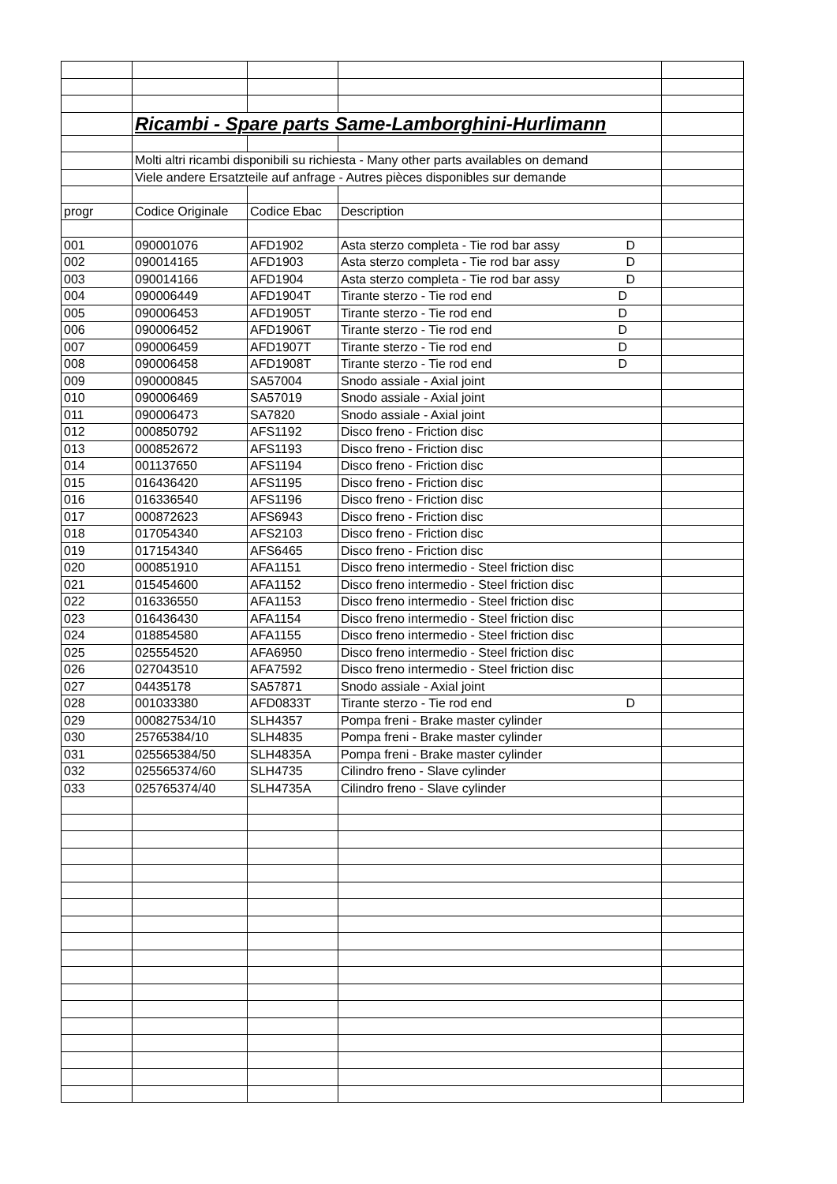| | Ricambi - Spare parts Same-Lamborghini-Hurlimann | | | |
| | Molti altri ricambi disponibili su richiesta - Many other parts availables on demand | | | |
| | Viele andere Ersatzteile auf anfrage - Autres pièces disponibles sur demande | | | |
| progr | Codice Originale | Codice Ebac | Description | |
| 001 | 090001076 | AFD1902 | Asta sterzo completa - Tie rod bar assy D | |
| 002 | 090014165 | AFD1903 | Asta sterzo completa - Tie rod bar assy D | |
| 003 | 090014166 | AFD1904 | Asta sterzo completa - Tie rod bar assy D | |
| 004 | 090006449 | AFD1904T | Tirante sterzo - Tie rod end D | |
| 005 | 090006453 | AFD1905T | Tirante sterzo - Tie rod end D | |
| 006 | 090006452 | AFD1906T | Tirante sterzo - Tie rod end D | |
| 007 | 090006459 | AFD1907T | Tirante sterzo - Tie rod end D | |
| 008 | 090006458 | AFD1908T | Tirante sterzo - Tie rod end D | |
| 009 | 090000845 | SA57004 | Snodo assiale - Axial joint | |
| 010 | 090006469 | SA57019 | Snodo assiale - Axial joint | |
| 011 | 090006473 | SA7820 | Snodo assiale - Axial joint | |
| 012 | 000850792 | AFS1192 | Disco freno - Friction disc | |
| 013 | 000852672 | AFS1193 | Disco freno - Friction disc | |
| 014 | 001137650 | AFS1194 | Disco freno - Friction disc | |
| 015 | 016436420 | AFS1195 | Disco freno - Friction disc | |
| 016 | 016336540 | AFS1196 | Disco freno - Friction disc | |
| 017 | 000872623 | AFS6943 | Disco freno - Friction disc | |
| 018 | 017054340 | AFS2103 | Disco freno - Friction disc | |
| 019 | 017154340 | AFS6465 | Disco freno - Friction disc | |
| 020 | 000851910 | AFA1151 | Disco freno intermedio - Steel friction disc | |
| 021 | 015454600 | AFA1152 | Disco freno intermedio - Steel friction disc | |
| 022 | 016336550 | AFA1153 | Disco freno intermedio - Steel friction disc | |
| 023 | 016436430 | AFA1154 | Disco freno intermedio - Steel friction disc | |
| 024 | 018854580 | AFA1155 | Disco freno intermedio - Steel friction disc | |
| 025 | 025554520 | AFA6950 | Disco freno intermedio - Steel friction disc | |
| 026 | 027043510 | AFA7592 | Disco freno intermedio - Steel friction disc | |
| 027 | 04435178 | SA57871 | Snodo assiale - Axial joint | |
| 028 | 001033380 | AFD0833T | Tirante sterzo - Tie rod end D | |
| 029 | 000827534/10 | SLH4357 | Pompa freni - Brake master cylinder | |
| 030 | 25765384/10 | SLH4835 | Pompa freni - Brake master cylinder | |
| 031 | 025565384/50 | SLH4835A | Pompa freni - Brake master cylinder | |
| 032 | 025565374/60 | SLH4735 | Cilindro freno - Slave cylinder | |
| 033 | 025765374/40 | SLH4735A | Cilindro freno - Slave cylinder | |